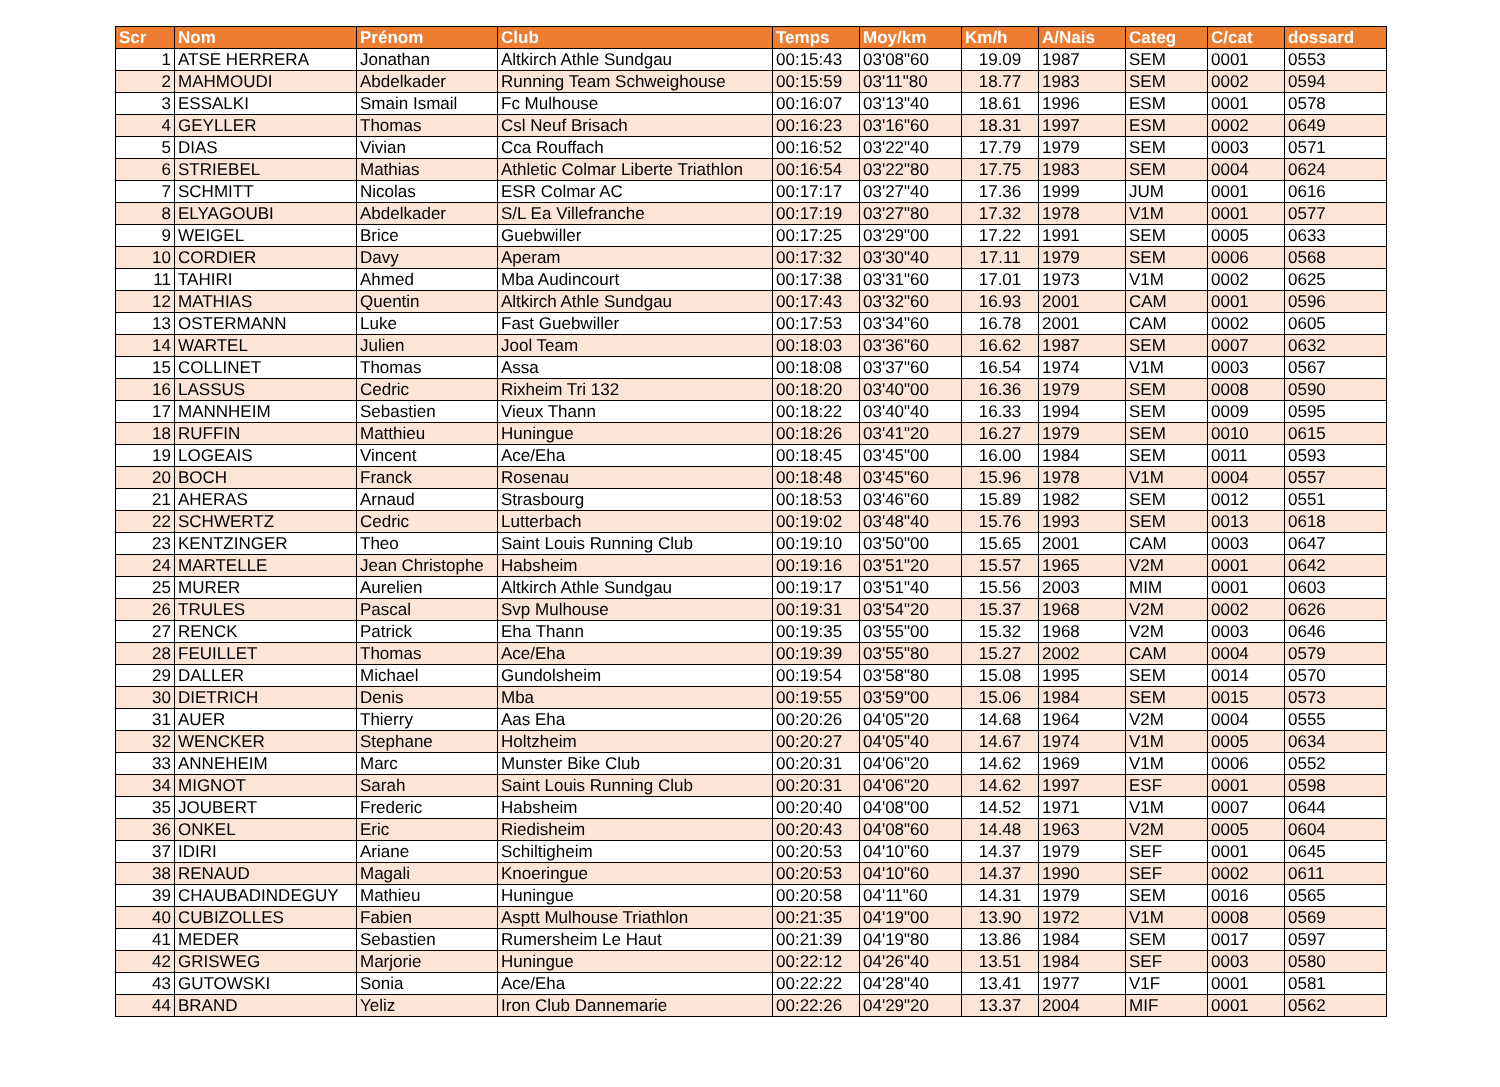| Scr | Nom | Prénom | Club | Temps | Moy/km | Km/h | A/Nais | Categ | C/cat | dossard |
| --- | --- | --- | --- | --- | --- | --- | --- | --- | --- | --- |
| 1 | ATSE HERRERA | Jonathan | Altkirch Athle Sundgau | 00:15:43 | 03'08"60 | 19.09 | 1987 | SEM | 0001 | 0553 |
| 2 | MAHMOUDI | Abdelkader | Running Team Schweighouse | 00:15:59 | 03'11"80 | 18.77 | 1983 | SEM | 0002 | 0594 |
| 3 | ESSALKI | Smain Ismail | Fc Mulhouse | 00:16:07 | 03'13"40 | 18.61 | 1996 | ESM | 0001 | 0578 |
| 4 | GEYLLER | Thomas | Csl Neuf Brisach | 00:16:23 | 03'16"60 | 18.31 | 1997 | ESM | 0002 | 0649 |
| 5 | DIAS | Vivian | Cca Rouffach | 00:16:52 | 03'22"40 | 17.79 | 1979 | SEM | 0003 | 0571 |
| 6 | STRIEBEL | Mathias | Athletic Colmar Liberte Triathlon | 00:16:54 | 03'22"80 | 17.75 | 1983 | SEM | 0004 | 0624 |
| 7 | SCHMITT | Nicolas | ESR Colmar AC | 00:17:17 | 03'27"40 | 17.36 | 1999 | JUM | 0001 | 0616 |
| 8 | ELYAGOUBI | Abdelkader | S/L Ea Villefranche | 00:17:19 | 03'27"80 | 17.32 | 1978 | V1M | 0001 | 0577 |
| 9 | WEIGEL | Brice | Guebwiller | 00:17:25 | 03'29"00 | 17.22 | 1991 | SEM | 0005 | 0633 |
| 10 | CORDIER | Davy | Aperam | 00:17:32 | 03'30"40 | 17.11 | 1979 | SEM | 0006 | 0568 |
| 11 | TAHIRI | Ahmed | Mba Audincourt | 00:17:38 | 03'31"60 | 17.01 | 1973 | V1M | 0002 | 0625 |
| 12 | MATHIAS | Quentin | Altkirch Athle Sundgau | 00:17:43 | 03'32"60 | 16.93 | 2001 | CAM | 0001 | 0596 |
| 13 | OSTERMANN | Luke | Fast Guebwiller | 00:17:53 | 03'34"60 | 16.78 | 2001 | CAM | 0002 | 0605 |
| 14 | WARTEL | Julien | Jool Team | 00:18:03 | 03'36"60 | 16.62 | 1987 | SEM | 0007 | 0632 |
| 15 | COLLINET | Thomas | Assa | 00:18:08 | 03'37"60 | 16.54 | 1974 | V1M | 0003 | 0567 |
| 16 | LASSUS | Cedric | Rixheim Tri 132 | 00:18:20 | 03'40"00 | 16.36 | 1979 | SEM | 0008 | 0590 |
| 17 | MANNHEIM | Sebastien | Vieux Thann | 00:18:22 | 03'40"40 | 16.33 | 1994 | SEM | 0009 | 0595 |
| 18 | RUFFIN | Matthieu | Huningue | 00:18:26 | 03'41"20 | 16.27 | 1979 | SEM | 0010 | 0615 |
| 19 | LOGEAIS | Vincent | Ace/Eha | 00:18:45 | 03'45"00 | 16.00 | 1984 | SEM | 0011 | 0593 |
| 20 | BOCH | Franck | Rosenau | 00:18:48 | 03'45"60 | 15.96 | 1978 | V1M | 0004 | 0557 |
| 21 | AHERAS | Arnaud | Strasbourg | 00:18:53 | 03'46"60 | 15.89 | 1982 | SEM | 0012 | 0551 |
| 22 | SCHWERTZ | Cedric | Lutterbach | 00:19:02 | 03'48"40 | 15.76 | 1993 | SEM | 0013 | 0618 |
| 23 | KENTZINGER | Theo | Saint Louis Running Club | 00:19:10 | 03'50"00 | 15.65 | 2001 | CAM | 0003 | 0647 |
| 24 | MARTELLE | Jean Christophe | Habsheim | 00:19:16 | 03'51"20 | 15.57 | 1965 | V2M | 0001 | 0642 |
| 25 | MURER | Aurelien | Altkirch Athle Sundgau | 00:19:17 | 03'51"40 | 15.56 | 2003 | MIM | 0001 | 0603 |
| 26 | TRULES | Pascal | Svp Mulhouse | 00:19:31 | 03'54"20 | 15.37 | 1968 | V2M | 0002 | 0626 |
| 27 | RENCK | Patrick | Eha Thann | 00:19:35 | 03'55"00 | 15.32 | 1968 | V2M | 0003 | 0646 |
| 28 | FEUILLET | Thomas | Ace/Eha | 00:19:39 | 03'55"80 | 15.27 | 2002 | CAM | 0004 | 0579 |
| 29 | DALLER | Michael | Gundolsheim | 00:19:54 | 03'58"80 | 15.08 | 1995 | SEM | 0014 | 0570 |
| 30 | DIETRICH | Denis | Mba | 00:19:55 | 03'59"00 | 15.06 | 1984 | SEM | 0015 | 0573 |
| 31 | AUER | Thierry | Aas Eha | 00:20:26 | 04'05"20 | 14.68 | 1964 | V2M | 0004 | 0555 |
| 32 | WENCKER | Stephane | Holtzheim | 00:20:27 | 04'05"40 | 14.67 | 1974 | V1M | 0005 | 0634 |
| 33 | ANNEHEIM | Marc | Munster Bike Club | 00:20:31 | 04'06"20 | 14.62 | 1969 | V1M | 0006 | 0552 |
| 34 | MIGNOT | Sarah | Saint Louis Running Club | 00:20:31 | 04'06"20 | 14.62 | 1997 | ESF | 0001 | 0598 |
| 35 | JOUBERT | Frederic | Habsheim | 00:20:40 | 04'08"00 | 14.52 | 1971 | V1M | 0007 | 0644 |
| 36 | ONKEL | Eric | Riedisheim | 00:20:43 | 04'08"60 | 14.48 | 1963 | V2M | 0005 | 0604 |
| 37 | IDIRI | Ariane | Schiltigheim | 00:20:53 | 04'10"60 | 14.37 | 1979 | SEF | 0001 | 0645 |
| 38 | RENAUD | Magali | Knoeringue | 00:20:53 | 04'10"60 | 14.37 | 1990 | SEF | 0002 | 0611 |
| 39 | CHAUBADINDEGUY | Mathieu | Huningue | 00:20:58 | 04'11"60 | 14.31 | 1979 | SEM | 0016 | 0565 |
| 40 | CUBIZOLLES | Fabien | Asptt Mulhouse Triathlon | 00:21:35 | 04'19"00 | 13.90 | 1972 | V1M | 0008 | 0569 |
| 41 | MEDER | Sebastien | Rumersheim Le Haut | 00:21:39 | 04'19"80 | 13.86 | 1984 | SEM | 0017 | 0597 |
| 42 | GRISWEG | Marjorie | Huningue | 00:22:12 | 04'26"40 | 13.51 | 1984 | SEF | 0003 | 0580 |
| 43 | GUTOWSKI | Sonia | Ace/Eha | 00:22:22 | 04'28"40 | 13.41 | 1977 | V1F | 0001 | 0581 |
| 44 | BRAND | Yeliz | Iron Club Dannemarie | 00:22:26 | 04'29"20 | 13.37 | 2004 | MIF | 0001 | 0562 |